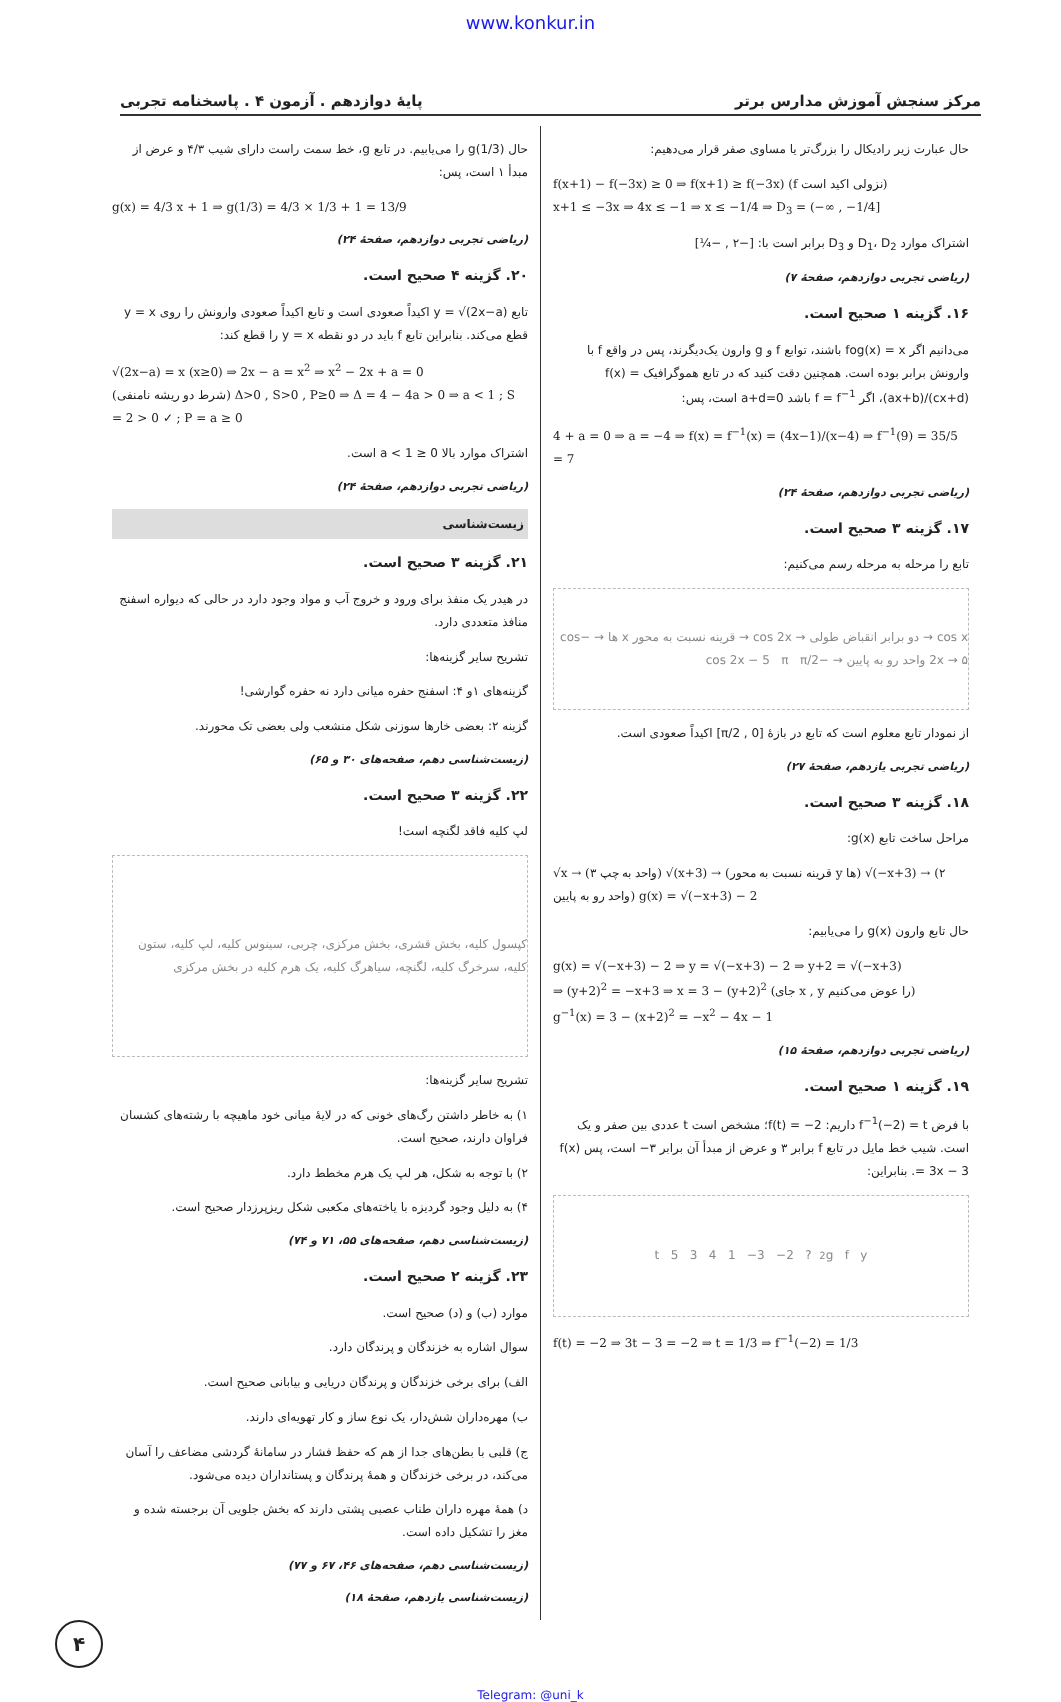www.konkur.in
مرکز سنجش آموزش مدارس برتر پایهٔ دوازدهم . آزمون ۴ . پاسخنامه تجربی
حال عبارت زیر رادیکال را بزرگ‌تر یا مساوی صفر قرار می‌دهیم:
f(x+1) − f(−3x) ≥ 0 ⇒ f(x+1) ≥ f(−3x) (f نزولی اکید است)
x+1 ≤ −3x ⇒ 4x ≤ −1 ⇒ x ≤ −1/4 ⇒ D<sub>3</sub> = (−∞ , −1/4]
اشتراک موارد D<sub>1</sub>، D<sub>2</sub> و D<sub>3</sub> برابر است با: [−۲ , −¼]
(ریاضی تجربی دوازدهم، صفحهٔ ۷)
۱۶. گزینه ۱ صحیح است.
می‌دانیم اگر fog(x) = x باشند، توابع f و g وارون یک‌دیگرند، پس در واقع f با وارونش برابر بوده است. همچنین دقت کنید که در تابع هموگرافیک f(x) = (ax+b)/(cx+d)، اگر f = f<sup>−1</sup> باشد a+d=0 است، پس:
4 + a = 0 ⇒ a = −4 ⇒ f(x) = f<sup>−1</sup>(x) = (4x−1)/(x−4) ⇒ f<sup>−1</sup>(9) = 35/5 = 7
(ریاضی تجربی دوازدهم، صفحهٔ ۲۴)
۱۷. گزینه ۳ صحیح است.
تابع را مرحله به مرحله رسم می‌کنیم:
cos x → دو برابر انقباض طولی → cos 2x → قرینه نسبت به محور x ها → −cos 2x → ۵ واحد رو به پایین → −cos 2x − 5 π π/2
از نمودار تابع معلوم است که تابع در بازهٔ [0 , π/2] اکیداً صعودی است.
(ریاضی تجربی یازدهم، صفحهٔ ۲۷)
۱۸. گزینه ۳ صحیح است.
مراحل ساخت تابع g(x):
√x → (۳ واحد به چپ) √(x+3) → (قرینه نسبت به محور y ها) √(−x+3) → (۲ واحد رو به پایین) g(x) = √(−x+3) − 2
حال تابع وارون g(x) را می‌یابیم:
g(x) = √(−x+3) − 2 ⇒ y = √(−x+3) − 2 ⇒ y+2 = √(−x+3)
⇒ (y+2)<sup>2</sup> = −x+3 ⇒ x = 3 − (y+2)<sup>2</sup> (جای x , y را عوض می‌کنیم)
g<sup>−1</sup>(x) = 3 − (x+2)<sup>2</sup> = −x<sup>2</sup> − 4x − 1
(ریاضی تجربی دوازدهم، صفحهٔ ۱۵)
۱۹. گزینه ۱ صحیح است.
با فرض f<sup>−1</sup>(−2) = t داریم: f(t) = −2؛ مشخص است t عددی بین صفر و یک است. شیب خط مایل در تابع f برابر ۳ و عرض از مبدأ آن برابر ۳− است، پس f(x) = 3x − 3. بنابراین:
g f y<sub>2</sub> ? t 5 3 4 1 −3 −2
f(t) = −2 ⇒ 3t − 3 = −2 ⇒ t = 1/3 ⇒ f<sup>−1</sup>(−2) = 1/3
حال g(1/3) را می‌یابیم. در تابع g، خط سمت راست دارای شیب ۴/۳ و عرض از مبدأ ۱ است، پس:
g(x) = 4/3 x + 1 ⇒ g(1/3) = 4/3 × 1/3 + 1 = 13/9
(ریاضی تجربی دوازدهم، صفحهٔ ۲۴)
۲۰. گزینه ۴ صحیح است.
تابع y = √(2x−a) اکیداً صعودی است و تابع اکیداً صعودی وارونش را روی y = x قطع می‌کند. بنابراین تابع f باید در دو نقطه y = x را قطع کند:
√(2x−a) = x (x≥0) ⇒ 2x − a = x<sup>2</sup> ⇒ x<sup>2</sup> − 2x + a = 0
(شرط دو ریشه نامنفی) Δ>0 , S>0 , P≥0 ⇒ Δ = 4 − 4a > 0 ⇒ a < 1 ; S = 2 > 0 ✓ ; P = a ≥ 0
اشتراک موارد بالا 0 ≤ a < 1 است.
(ریاضی تجربی دوازدهم، صفحهٔ ۲۴)
زیست‌شناسی
۲۱. گزینه ۳ صحیح است.
در هیدر یک منفذ برای ورود و خروج آب و مواد وجود دارد در حالی که دیواره اسفنج منافذ متعددی دارد.
تشریح سایر گزینه‌ها:
گزینه‌های ۱و ۴: اسفنج حفره میانی دارد نه حفره گوارشی!
گزینه ۲: بعضی خارها سوزنی شکل منشعب ولی بعضی تک محورند.
(زیست‌شناسی دهم، صفحه‌های ۳۰ و ۶۵)
۲۲. گزینه ۳ صحیح است.
لپ کلیه فاقد لگنچه است!
کپسول کلیه، بخش قشری، بخش مرکزی، چربی، سینوس کلیه، لپ کلیه، ستون کلیه، سرخرگ کلیه، لگنچه، سیاهرگ کلیه، یک هرم کلیه در بخش مرکزی
تشریح سایر گزینه‌ها:
۱) به خاطر داشتن رگ‌های خونی که در لایهٔ میانی خود ماهیچه با رشته‌های کشسان فراوان دارند، صحیح است.
۲) با توجه به شکل، هر لپ یک هرم مخطط دارد.
۴) به دلیل وجود گردیزه با یاخته‌های مکعبی شکل ریزپرزدار صحیح است.
(زیست‌شناسی دهم، صفحه‌های ۵۵، ۷۱ و ۷۴)
۲۳. گزینه ۲ صحیح است.
موارد (ب) و (د) صحیح است.
سوال اشاره به خزندگان و پرندگان دارد.
الف) برای برخی خزندگان و پرندگان دریایی و بیابانی صحیح است.
ب) مهره‌داران شش‌دار، یک نوع ساز و کار تهویه‌ای دارند.
ج) قلبی با بطن‌های جدا از هم که حفظ فشار در سامانهٔ گردشی مضاعف را آسان می‌کند، در برخی خزندگان و همهٔ پرندگان و پستانداران دیده می‌شود.
د) همهٔ مهره داران طناب عصبی پشتی دارند که بخش جلویی آن برجسته شده و مغز را تشکیل داده است.
(زیست‌شناسی دهم، صفحه‌های ۴۶، ۶۷ و ۷۷)
(زیست‌شناسی یازدهم، صفحهٔ ۱۸)
۴
Telegram: @uni_k